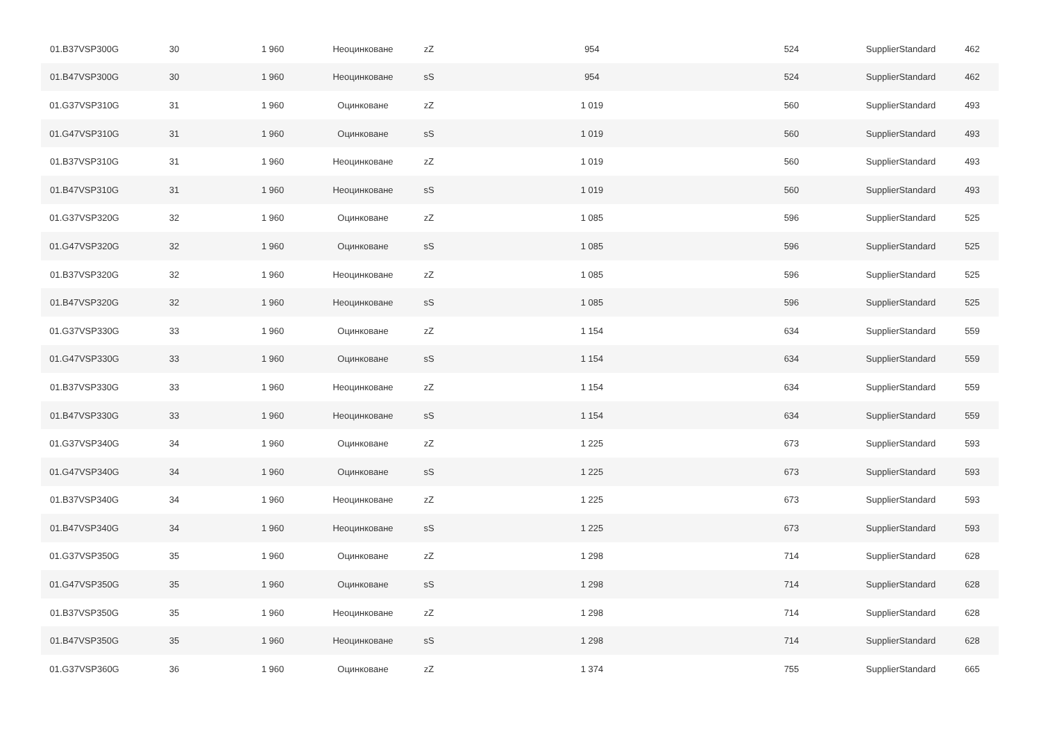| 01.B37VSP300G | 30 | 1 960 | Неоцинковане | zZ | 954 | 524 | SupplierStandard | 462 |
| 01.B47VSP300G | 30 | 1 960 | Неоцинковане | sS | 954 | 524 | SupplierStandard | 462 |
| 01.G37VSP310G | 31 | 1 960 | Оцинковане | zZ | 1 019 | 560 | SupplierStandard | 493 |
| 01.G47VSP310G | 31 | 1 960 | Оцинковане | sS | 1 019 | 560 | SupplierStandard | 493 |
| 01.B37VSP310G | 31 | 1 960 | Неоцинковане | zZ | 1 019 | 560 | SupplierStandard | 493 |
| 01.B47VSP310G | 31 | 1 960 | Неоцинковане | sS | 1 019 | 560 | SupplierStandard | 493 |
| 01.G37VSP320G | 32 | 1 960 | Оцинковане | zZ | 1 085 | 596 | SupplierStandard | 525 |
| 01.G47VSP320G | 32 | 1 960 | Оцинковане | sS | 1 085 | 596 | SupplierStandard | 525 |
| 01.B37VSP320G | 32 | 1 960 | Неоцинковане | zZ | 1 085 | 596 | SupplierStandard | 525 |
| 01.B47VSP320G | 32 | 1 960 | Неоцинковане | sS | 1 085 | 596 | SupplierStandard | 525 |
| 01.G37VSP330G | 33 | 1 960 | Оцинковане | zZ | 1 154 | 634 | SupplierStandard | 559 |
| 01.G47VSP330G | 33 | 1 960 | Оцинковане | sS | 1 154 | 634 | SupplierStandard | 559 |
| 01.B37VSP330G | 33 | 1 960 | Неоцинковане | zZ | 1 154 | 634 | SupplierStandard | 559 |
| 01.B47VSP330G | 33 | 1 960 | Неоцинковане | sS | 1 154 | 634 | SupplierStandard | 559 |
| 01.G37VSP340G | 34 | 1 960 | Оцинковане | zZ | 1 225 | 673 | SupplierStandard | 593 |
| 01.G47VSP340G | 34 | 1 960 | Оцинковане | sS | 1 225 | 673 | SupplierStandard | 593 |
| 01.B37VSP340G | 34 | 1 960 | Неоцинковане | zZ | 1 225 | 673 | SupplierStandard | 593 |
| 01.B47VSP340G | 34 | 1 960 | Неоцинковане | sS | 1 225 | 673 | SupplierStandard | 593 |
| 01.G37VSP350G | 35 | 1 960 | Оцинковане | zZ | 1 298 | 714 | SupplierStandard | 628 |
| 01.G47VSP350G | 35 | 1 960 | Оцинковане | sS | 1 298 | 714 | SupplierStandard | 628 |
| 01.B37VSP350G | 35 | 1 960 | Неоцинковане | zZ | 1 298 | 714 | SupplierStandard | 628 |
| 01.B47VSP350G | 35 | 1 960 | Неоцинковане | sS | 1 298 | 714 | SupplierStandard | 628 |
| 01.G37VSP360G | 36 | 1 960 | Оцинковане | zZ | 1 374 | 755 | SupplierStandard | 665 |